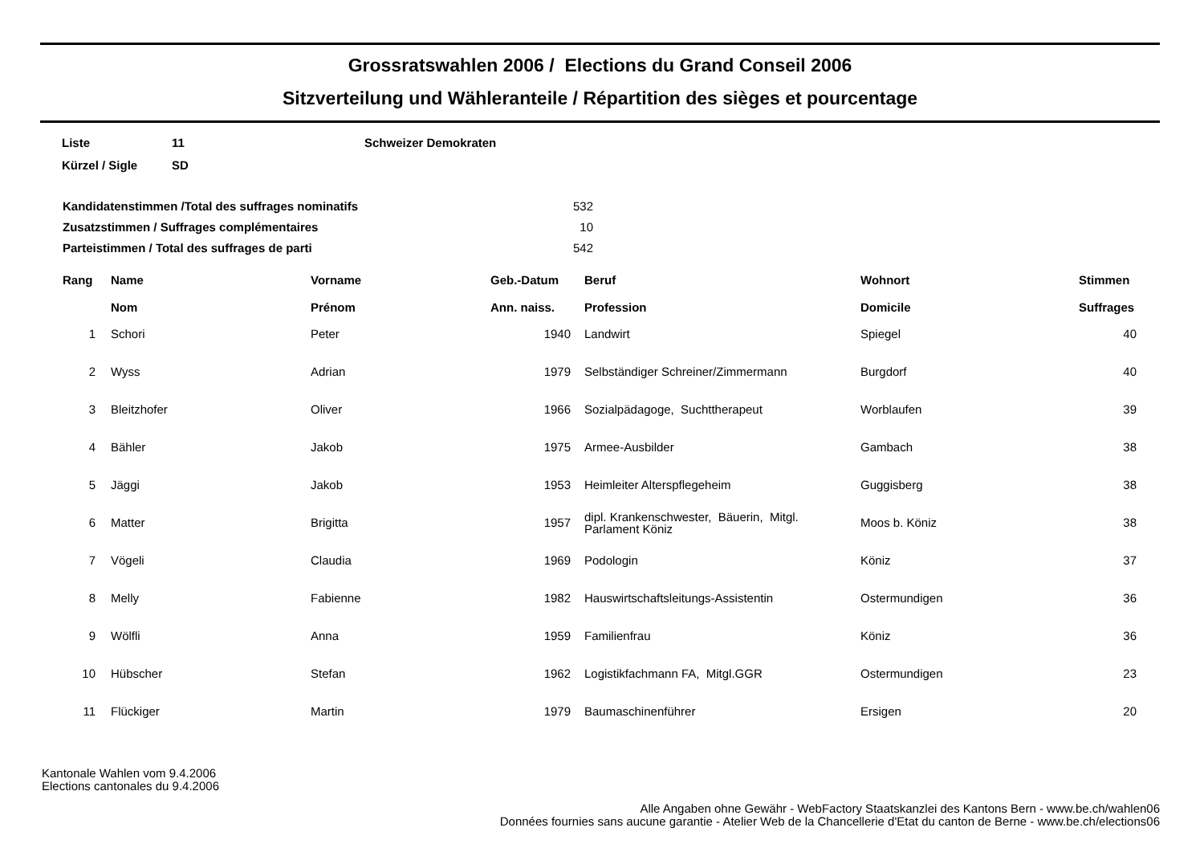Grossratswahlen 2006 / Elections du Grand Conseil 2006
Sitzverteilung und Wähleranteile / Répartition des sièges et pourcentage
| Liste | 11 | Schweizer Demokraten |
| Kürzel / Sigle | SD | |
| Kandidatenstimmen /Total des suffrages nominatifs | 532 |
| Zusatzstimmen / Suffrages complémentaires | 10 |
| Parteistimmen / Total des suffrages de parti | 542 |
| Rang | Name Nom | Vorname Prénom | Geb.-Datum Ann. naiss. | Beruf Profession | Wohnort Domicile | Stimmen Suffrages |
| --- | --- | --- | --- | --- | --- | --- |
| 1 | Schori | Peter | 1940 | Landwirt | Spiegel | 40 |
| 2 | Wyss | Adrian | 1979 | Selbständiger Schreiner/Zimmermann | Burgdorf | 40 |
| 3 | Bleitzhofer | Oliver | 1966 | Sozialpädagoge, Suchttherapeut | Worblaufen | 39 |
| 4 | Bähler | Jakob | 1975 | Armee-Ausbilder | Gambach | 38 |
| 5 | Jäggi | Jakob | 1953 | Heimleiter Alterspflegeheim | Guggisberg | 38 |
| 6 | Matter | Brigitta | 1957 | dipl. Krankenschwester, Bäuerin, Mitgl. Parlament Köniz | Moos b. Köniz | 38 |
| 7 | Vögeli | Claudia | 1969 | Podologin | Köniz | 37 |
| 8 | Melly | Fabienne | 1982 | Hauswirtschaftsleitungs-Assistentin | Ostermundigen | 36 |
| 9 | Wölfli | Anna | 1959 | Familienfrau | Köniz | 36 |
| 10 | Hübscher | Stefan | 1962 | Logistikfachmann FA, Mitgl.GGR | Ostermundigen | 23 |
| 11 | Flückiger | Martin | 1979 | Baumaschinenführer | Ersigen | 20 |
Kantonale Wahlen vom 9.4.2006
Elections cantonales du 9.4.2006
Alle Angaben ohne Gewähr - WebFactory Staatskanzlei des Kantons Bern - www.be.ch/wahlen06
Données fournies sans aucune garantie - Atelier Web de la Chancellerie d'Etat du canton de Berne - www.be.ch/elections06